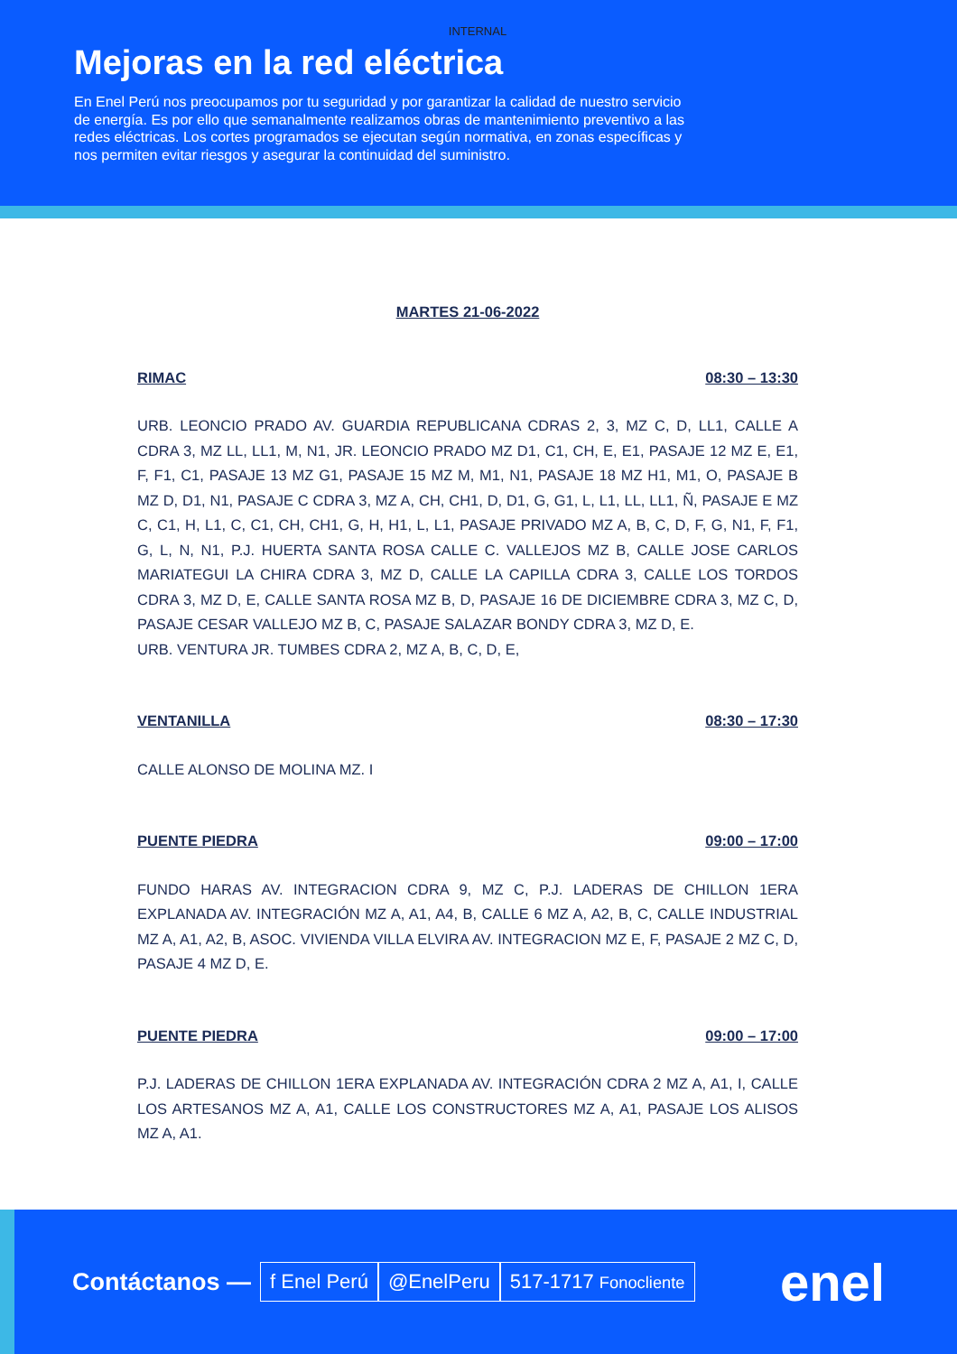INTERNAL
Mejoras en la red eléctrica
En Enel Perú nos preocupamos por tu seguridad y por garantizar la calidad de nuestro servicio de energía. Es por ello que semanalmente realizamos obras de mantenimiento preventivo a las redes eléctricas. Los cortes programados se ejecutan según normativa, en zonas específicas y nos permiten evitar riesgos y asegurar la continuidad del suministro.
MARTES 21-06-2022
RIMAC 08:30 – 13:30
URB. LEONCIO PRADO AV. GUARDIA REPUBLICANA CDRAS 2, 3, MZ C, D, LL1, CALLE A CDRA 3, MZ LL, LL1, M, N1, JR. LEONCIO PRADO MZ D1, C1, CH, E, E1, PASAJE 12 MZ E, E1, F, F1, C1, PASAJE 13 MZ G1, PASAJE 15 MZ M, M1, N1, PASAJE 18 MZ H1, M1, O, PASAJE B MZ D, D1, N1, PASAJE C CDRA 3, MZ A, CH, CH1, D, D1, G, G1, L, L1, LL, LL1, Ñ, PASAJE E MZ C, C1, H, L1, C, C1, CH, CH1, G, H, H1, L, L1, PASAJE PRIVADO MZ A, B, C, D, F, G, N1, F, F1, G, L, N, N1, P.J. HUERTA SANTA ROSA CALLE C. VALLEJOS MZ B, CALLE JOSE CARLOS MARIATEGUI LA CHIRA CDRA 3, MZ D, CALLE LA CAPILLA CDRA 3, CALLE LOS TORDOS CDRA 3, MZ D, E, CALLE SANTA ROSA MZ B, D, PASAJE 16 DE DICIEMBRE CDRA 3, MZ C, D, PASAJE CESAR VALLEJO MZ B, C, PASAJE SALAZAR BONDY CDRA 3, MZ D, E.
URB. VENTURA JR. TUMBES CDRA 2, MZ A, B, C, D, E,
VENTANILLA 08:30 – 17:30
CALLE ALONSO DE MOLINA MZ. I
PUENTE PIEDRA 09:00 – 17:00
FUNDO HARAS AV. INTEGRACION CDRA 9, MZ C, P.J. LADERAS DE CHILLON 1ERA EXPLANADA AV. INTEGRACIÓN MZ A, A1, A4, B, CALLE 6 MZ A, A2, B, C, CALLE INDUSTRIAL MZ A, A1, A2, B, ASOC. VIVIENDA VILLA ELVIRA AV. INTEGRACION MZ E, F, PASAJE 2 MZ C, D, PASAJE 4 MZ D, E.
PUENTE PIEDRA 09:00 – 17:00
P.J. LADERAS DE CHILLON 1ERA EXPLANADA AV. INTEGRACIÓN CDRA 2 MZ A, A1, I, CALLE LOS ARTESANOS MZ A, A1, CALLE LOS CONSTRUCTORES MZ A, A1, PASAJE LOS ALISOS MZ A, A1.
Contáctanos — f Enel Perú @EnelPeru 517-1717 Fonocliente enel